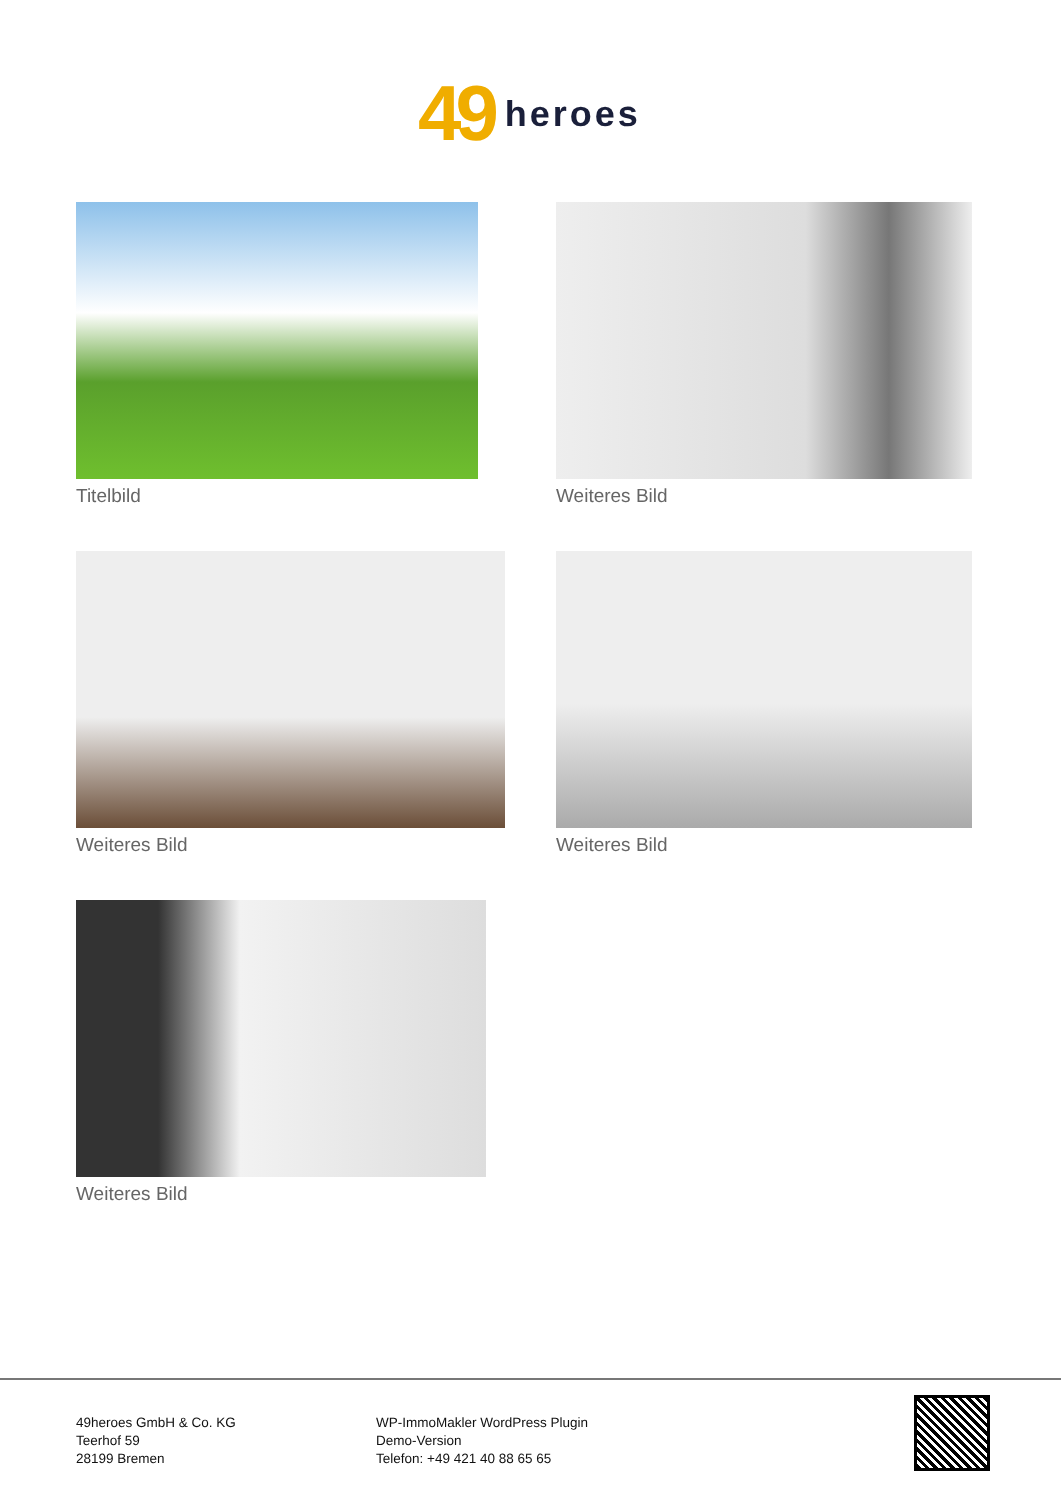49 heroes
Titelbild
Weiteres Bild
Weiteres Bild
Weiteres Bild
Weiteres Bild
49heroes GmbH & Co. KG
Teerhof 59
28199 Bremen
WP-ImmoMakler WordPress Plugin
Demo-Version
Telefon: +49 421 40 88 65 65